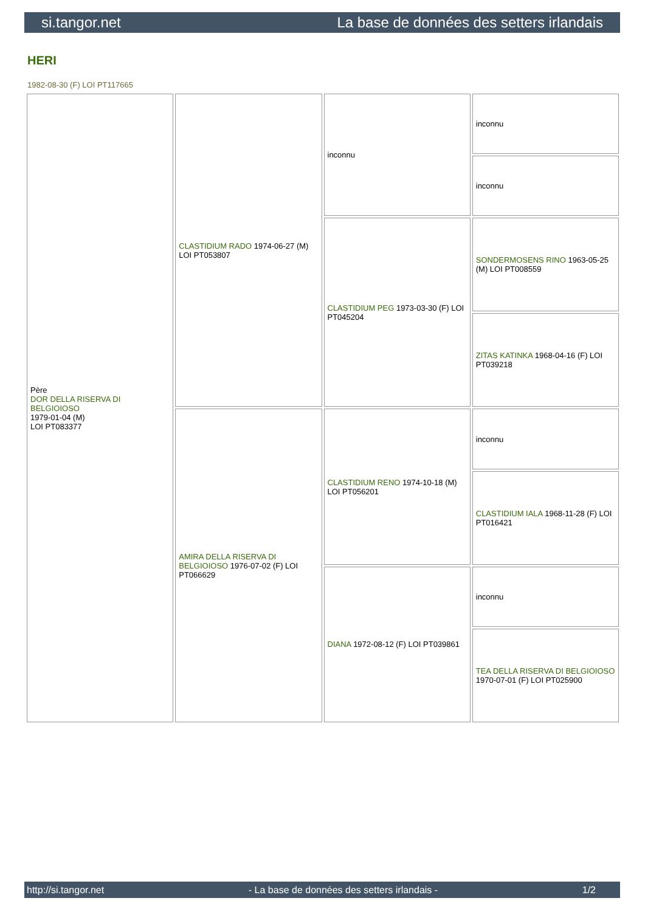si.tangor.net La base de données des setters irlandais
HERI
1982-08-30 (F) LOI PT117665
| Père DOR DELLA RISERVA DI BELGIOIOSO 1979-01-04 (M) LOI PT083377 | CLASTIDIUM RADO 1974-06-27 (M) LOI PT053807 | inconnu | inconnu |
| | | | inconnu |
| | | CLASTIDIUM PEG 1973-03-30 (F) LOI PT045204 | SONDERMOSENS RINO 1963-05-25 (M) LOI PT008559 |
| | | | ZITAS KATINKA 1968-04-16 (F) LOI PT039218 |
| | AMIRA DELLA RISERVA DI BELGIOIOSO 1976-07-02 (F) LOI PT066629 | CLASTIDIUM RENO 1974-10-18 (M) LOI PT056201 | inconnu |
| | | | CLASTIDIUM IALA 1968-11-28 (F) LOI PT016421 |
| | | DIANA 1972-08-12 (F) LOI PT039861 | inconnu |
| | | | TEA DELLA RISERVA DI BELGIOIOSO 1970-07-01 (F) LOI PT025900 |
http://si.tangor.net - La base de données des setters irlandais - 1/2